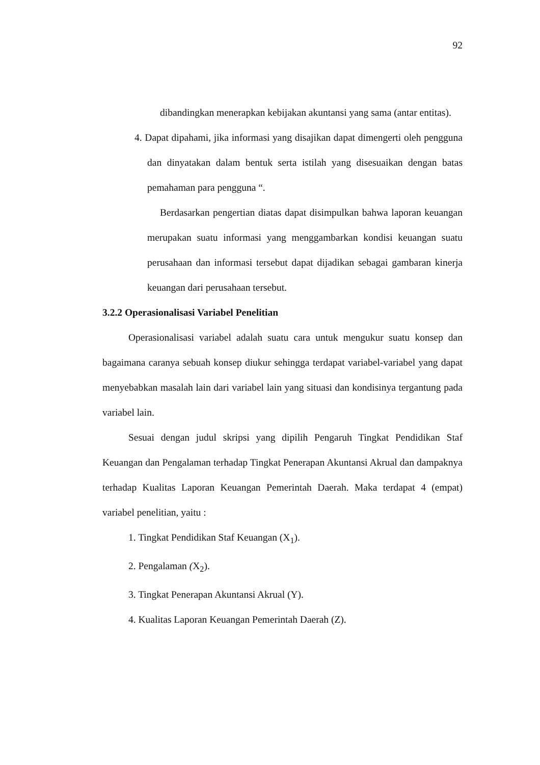92
dibandingkan menerapkan kebijakan akuntansi yang sama (antar entitas).
4. Dapat dipahami, jika informasi yang disajikan dapat dimengerti oleh pengguna dan dinyatakan dalam bentuk serta istilah yang disesuaikan dengan batas pemahaman para pengguna “.
Berdasarkan pengertian diatas dapat disimpulkan bahwa laporan keuangan merupakan suatu informasi yang menggambarkan kondisi keuangan suatu perusahaan dan informasi tersebut dapat dijadikan sebagai gambaran kinerja keuangan dari perusahaan tersebut.
3.2.2 Operasionalisasi Variabel Penelitian
Operasionalisasi variabel adalah suatu cara untuk mengukur suatu konsep dan bagaimana caranya sebuah konsep diukur sehingga terdapat variabel-variabel yang dapat menyebabkan masalah lain dari variabel lain yang situasi dan kondisinya tergantung pada variabel lain.
Sesuai dengan judul skripsi yang dipilih Pengaruh Tingkat Pendidikan Staf Keuangan dan Pengalaman terhadap Tingkat Penerapan Akuntansi Akrual dan dampaknya terhadap Kualitas Laporan Keuangan Pemerintah Daerah. Maka terdapat 4 (empat) variabel penelitian, yaitu :
1. Tingkat Pendidikan Staf Keuangan (X<sub>1</sub>).
2. Pengalaman (X<sub>2</sub>).
3. Tingkat Penerapan Akuntansi Akrual (Y).
4. Kualitas Laporan Keuangan Pemerintah Daerah (Z).